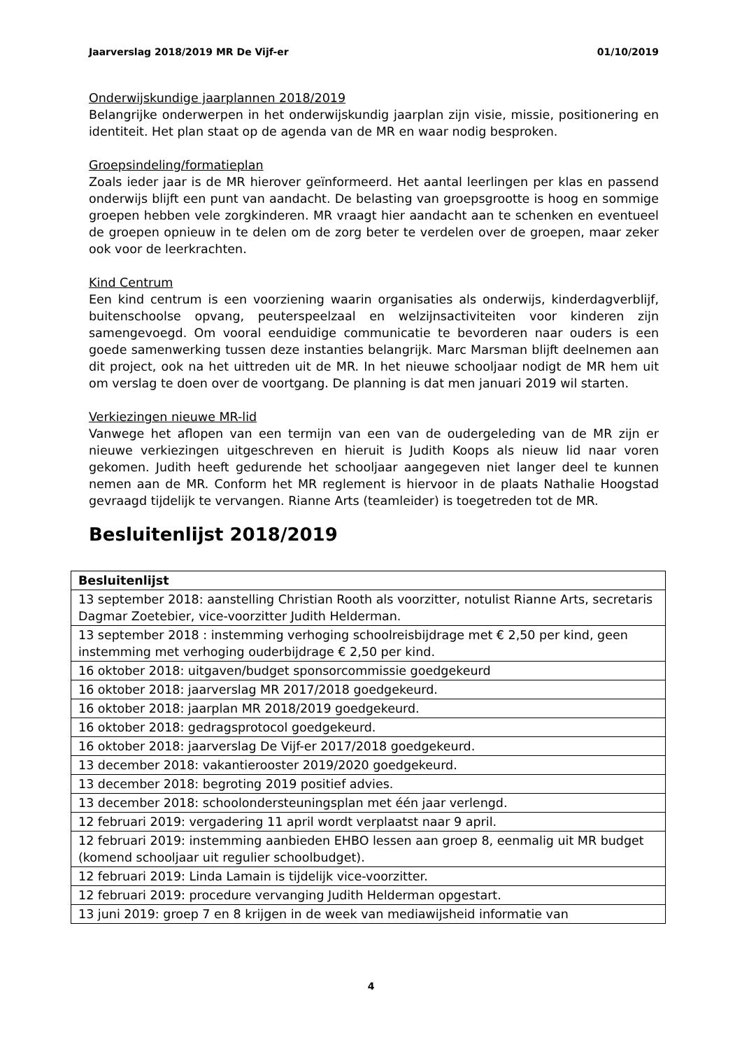Jaarverslag 2018/2019 MR De Vijf-er 01/10/2019
Onderwijskundige jaarplannen 2018/2019
Belangrijke onderwerpen in het onderwijskundig jaarplan zijn visie, missie, positionering en identiteit. Het plan staat op de agenda van de MR en waar nodig besproken.
Groepsindeling/formatieplan
Zoals ieder jaar is de MR hierover geïnformeerd. Het aantal leerlingen per klas en passend onderwijs blijft een punt van aandacht. De belasting van groepsgrootte is hoog en sommige groepen hebben vele zorgkinderen. MR vraagt hier aandacht aan te schenken en eventueel de groepen opnieuw in te delen om de zorg beter te verdelen over de groepen, maar zeker ook voor de leerkrachten.
Kind Centrum
Een kind centrum is een voorziening waarin organisaties als onderwijs, kinderdagverblijf, buitenschoolse opvang, peuterspeelzaal en welzijnsactiviteiten voor kinderen zijn samengevoegd. Om vooral eenduidige communicatie te bevorderen naar ouders is een goede samenwerking tussen deze instanties belangrijk. Marc Marsman blijft deelnemen aan dit project, ook na het uittreden uit de MR. In het nieuwe schooljaar nodigt de MR hem uit om verslag te doen over de voortgang. De planning is dat men januari 2019 wil starten.
Verkiezingen nieuwe MR-lid
Vanwege het aflopen van een termijn van een van de oudergeleding van de MR zijn er nieuwe verkiezingen uitgeschreven en hieruit is Judith Koops als nieuw lid naar voren gekomen. Judith heeft gedurende het schooljaar aangegeven niet langer deel te kunnen nemen aan de MR. Conform het MR reglement is hiervoor in de plaats Nathalie Hoogstad gevraagd tijdelijk te vervangen. Rianne Arts (teamleider) is toegetreden tot de MR.
Besluitenlijst 2018/2019
| Besluitenlijst |
| --- |
| 13 september 2018: aanstelling Christian Rooth als voorzitter, notulist Rianne Arts, secretaris Dagmar Zoetebier, vice-voorzitter Judith Helderman. |
| 13 september 2018 : instemming verhoging schoolreisbijdrage met € 2,50 per kind, geen instemming met verhoging ouderbijdrage € 2,50 per kind. |
| 16 oktober 2018: uitgaven/budget sponsorcommissie goedgekeurd |
| 16 oktober 2018: jaarverslag MR 2017/2018 goedgekeurd. |
| 16 oktober 2018: jaarplan MR 2018/2019 goedgekeurd. |
| 16 oktober 2018: gedragsprotocol goedgekeurd. |
| 16 oktober 2018: jaarverslag De Vijf-er 2017/2018 goedgekeurd. |
| 13 december 2018: vakantierooster 2019/2020 goedgekeurd. |
| 13 december 2018: begroting 2019 positief advies. |
| 13 december 2018: schoolondersteuningsplan met één jaar verlengd. |
| 12 februari 2019: vergadering 11 april wordt verplaatst naar 9 april. |
| 12 februari 2019: instemming aanbieden EHBO lessen aan groep 8, eenmalig uit MR budget (komend schooljaar uit regulier schoolbudget). |
| 12 februari 2019: Linda Lamain is tijdelijk vice-voorzitter. |
| 12 februari 2019: procedure vervanging Judith Helderman opgestart. |
| 13 juni 2019: groep 7 en 8 krijgen in de week van mediawijsheid informatie van |
4